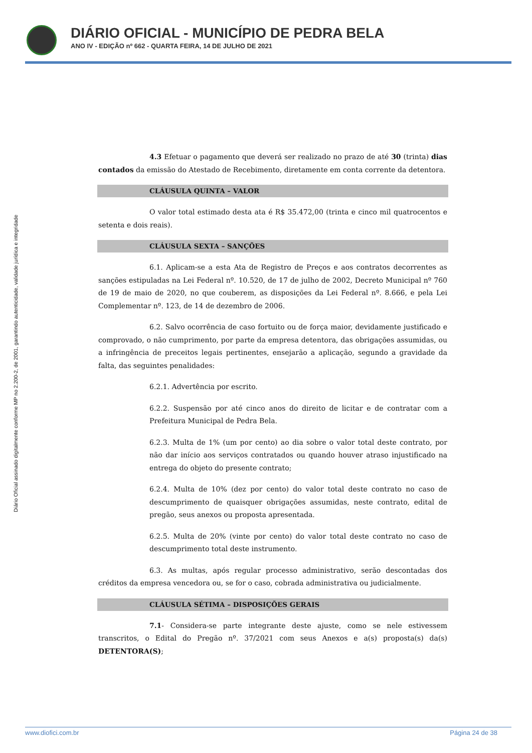DIÁRIO OFICIAL - MUNICÍPIO DE PEDRA BELA
ANO IV - EDIÇÃO nº 662 - QUARTA FEIRA, 14 DE JULHO DE 2021
Diário Oficial assinado digitalmente conforme MP no 2.200-2, de 2001, garantindo autenticidade, validade jurídica e integridade
4.3 Efetuar o pagamento que deverá ser realizado no prazo de até 30 (trinta) dias contados da emissão do Atestado de Recebimento, diretamente em conta corrente da detentora.
CLÁUSULA QUINTA – VALOR
O valor total estimado desta ata é R$ 35.472,00 (trinta e cinco mil quatrocentos e setenta e dois reais).
CLÁUSULA SEXTA – SANÇÕES
6.1. Aplicam-se a esta Ata de Registro de Preços e aos contratos decorrentes as sanções estipuladas na Lei Federal nº. 10.520, de 17 de julho de 2002, Decreto Municipal nº 760 de 19 de maio de 2020, no que couberem, as disposições da Lei Federal nº. 8.666, e pela Lei Complementar nº. 123, de 14 de dezembro de 2006.
6.2. Salvo ocorrência de caso fortuito ou de força maior, devidamente justificado e comprovado, o não cumprimento, por parte da empresa detentora, das obrigações assumidas, ou a infringência de preceitos legais pertinentes, ensejarão a aplicação, segundo a gravidade da falta, das seguintes penalidades:
6.2.1. Advertência por escrito.
6.2.2. Suspensão por até cinco anos do direito de licitar e de contratar com a Prefeitura Municipal de Pedra Bela.
6.2.3. Multa de 1% (um por cento) ao dia sobre o valor total deste contrato, por não dar início aos serviços contratados ou quando houver atraso injustificado na entrega do objeto do presente contrato;
6.2.4. Multa de 10% (dez por cento) do valor total deste contrato no caso de descumprimento de quaisquer obrigações assumidas, neste contrato, edital de pregão, seus anexos ou proposta apresentada.
6.2.5. Multa de 20% (vinte por cento) do valor total deste contrato no caso de descumprimento total deste instrumento.
6.3. As multas, após regular processo administrativo, serão descontadas dos créditos da empresa vencedora ou, se for o caso, cobrada administrativa ou judicialmente.
CLÁUSULA SÉTIMA – DISPOSIÇÕES GERAIS
7.1- Considera-se parte integrante deste ajuste, como se nele estivessem transcritos, o Edital do Pregão nº. 37/2021 com seus Anexos e a(s) proposta(s) da(s) DETENTORA(S);
www.diofici.com.br Página 24 de 38